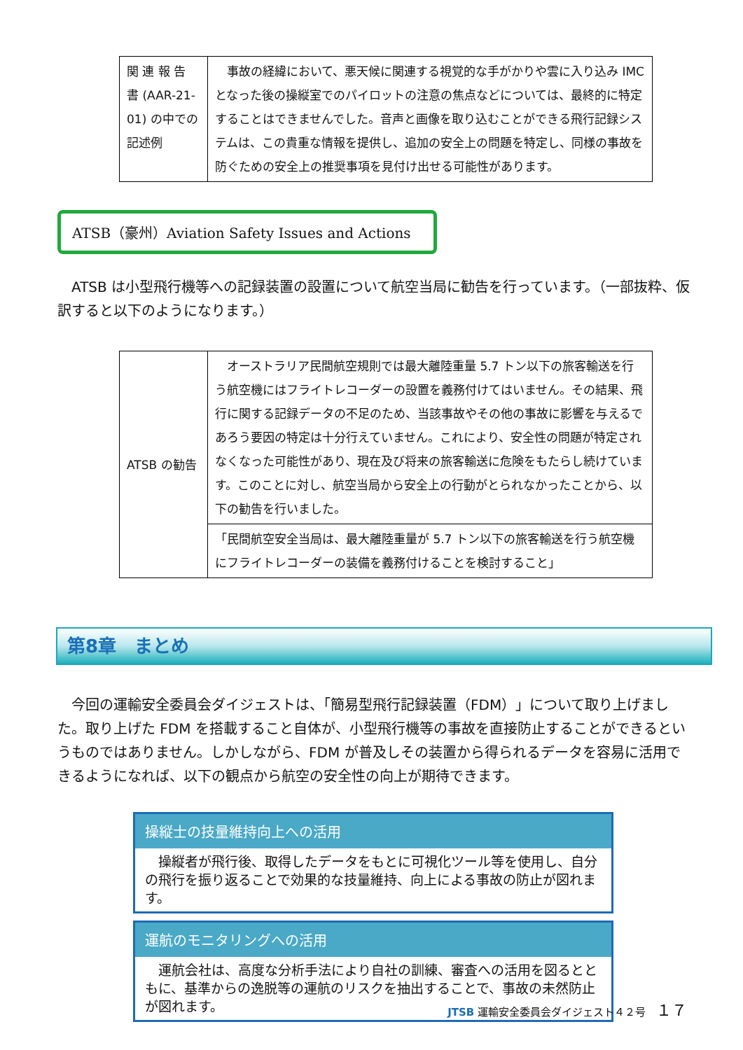| 関 連 報 告 書 (AAR-21-01) の中での記述例 | 事故の経緯において、悪天候に関連する視覚的な手がかりや雲に入り込み IMC となった後の操縦室でのパイロットの注意の焦点などについては、最終的に特定することはできませんでした。音声と画像を取り込むことができる飛行記録システムは、この貴重な情報を提供し、追加の安全上の問題を特定し、同様の事故を防ぐための安全上の推奨事項を見付け出せる可能性があります。 |
ATSB（豪州）Aviation Safety Issues and Actions
ATSB は小型飛行機等への記録装置の設置について航空当局に勧告を行っています。（一部抜粋、仮訳すると以下のようになります。）
| ATSB の勧告 | オーストラリア民間航空規則では最大離陸重量 5.7 トン以下の旅客輸送を行う航空機にはフライトレコーダーの設置を義務付けてはいません。その結果、飛行に関する記録データの不足のため、当該事故やその他の事故に影響を与えるであろう要因の特定は十分行えていません。これにより、安全性の問題が特定されなくなった可能性があり、現在及び将来の旅客輸送に危険をもたらし続けています。このことに対し、航空当局から安全上の行動がとられなかったことから、以下の勧告を行いました。 |
| | 「民間航空安全当局は、最大離陸重量が 5.7 トン以下の旅客輸送を行う航空機にフライトレコーダーの装備を義務付けることを検討すること」 |
第8章　まとめ
今回の運輸安全委員会ダイジェストは、「簡易型飛行記録装置（FDM）」について取り上げました。取り上げた FDM を搭載すること自体が、小型飛行機等の事故を直接防止することができるというものではありません。しかしながら、FDM が普及しその装置から得られるデータを容易に活用できるようになれば、以下の観点から航空の安全性の向上が期待できます。
操縦士の技量維持向上への活用
　操縦者が飛行後、取得したデータをもとに可視化ツール等を使用し、自分の飛行を振り返ることで効果的な技量維持、向上による事故の防止が図れます。
運航のモニタリングへの活用
　運航会社は、高度な分析手法により自社の訓練、審査への活用を図るとともに、基準からの逸脱等の運航のリスクを抽出することで、事故の未然防止が図れます。
JTSB 運輸安全委員会ダイジェスト４２号　１７